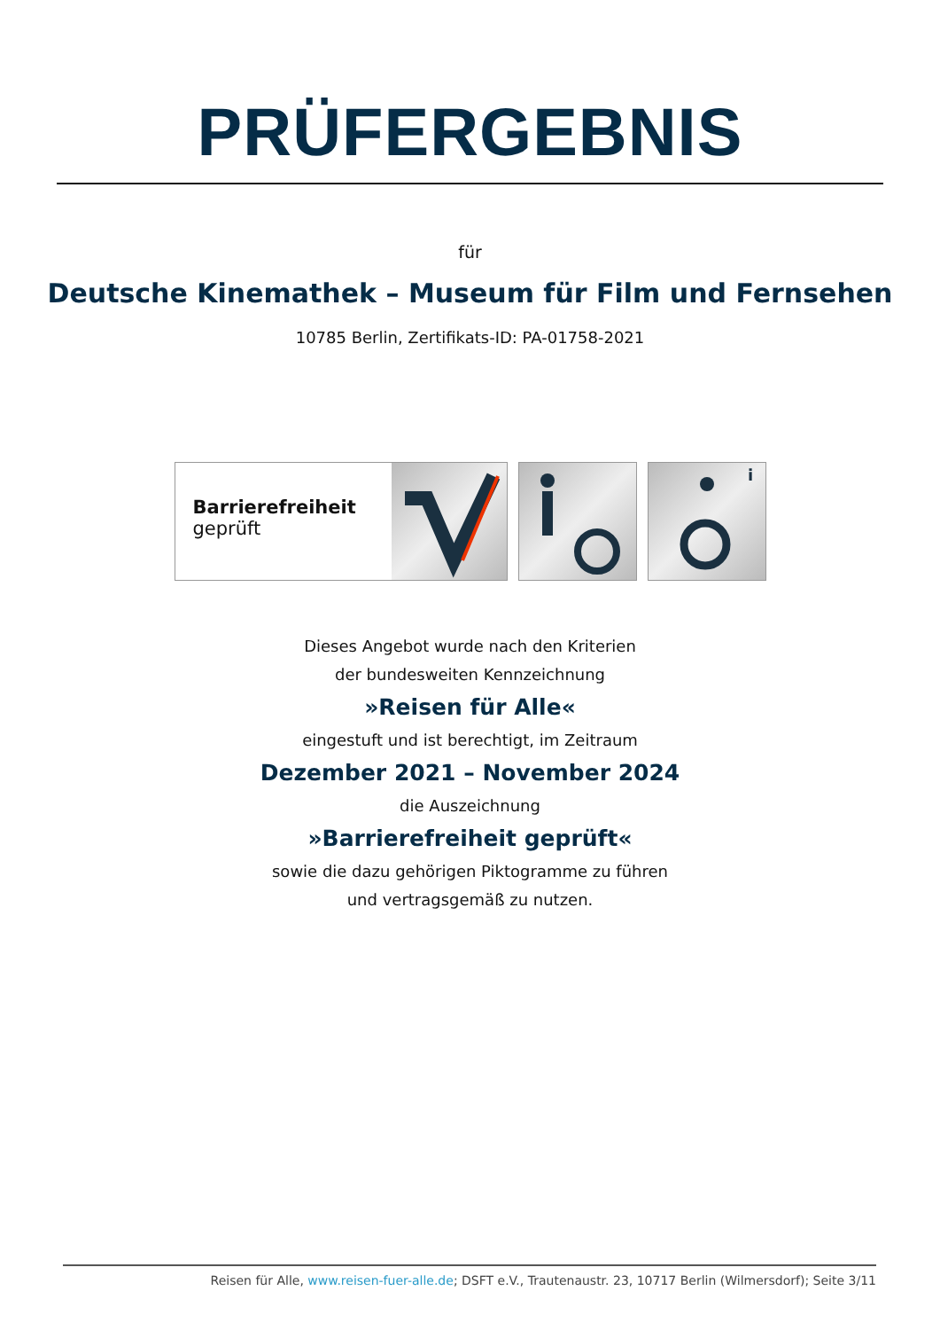PRÜFERGEBNIS
für
Deutsche Kinemathek – Museum für Film und Fernsehen
10785 Berlin, Zertifikats-ID: PA-01758-2021
Barrierefreiheit
geprüft
i
Dieses Angebot wurde nach den Kriterien
der bundesweiten Kennzeichnung
»Reisen für Alle«
eingestuft und ist berechtigt, im Zeitraum
Dezember 2021 – November 2024
die Auszeichnung
»Barrierefreiheit geprüft«
sowie die dazu gehörigen Piktogramme zu führen
und vertragsgemäß zu nutzen.
Reisen für Alle, www.reisen-fuer-alle.de; DSFT e.V., Trautenaustr. 23, 10717 Berlin (Wilmersdorf); Seite 3/11